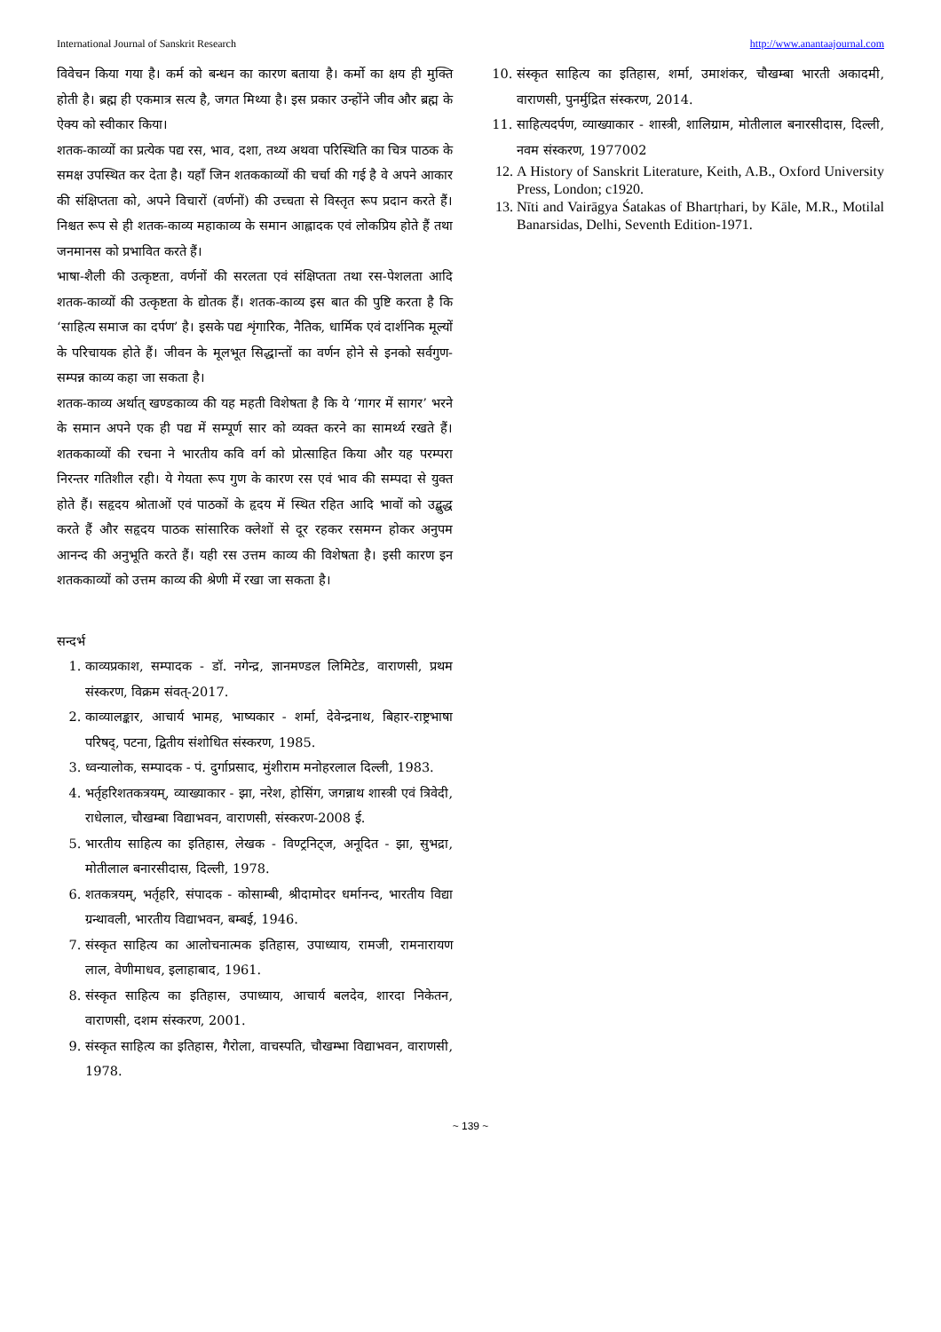International Journal of Sanskrit Research http://www.anantaajournal.com
विवेचन किया गया है। कर्म को बन्धन का कारण बताया है। कर्मो का क्षय ही मुक्ति होती है। ब्रह्म ही एकमात्र सत्य है, जगत मिथ्या है। इस प्रकार उन्होंने जीव और ब्रह्म के ऐक्य को स्वीकार किया।
शतक-काव्यों का प्रत्येक पद्य रस, भाव, दशा, तथ्य अथवा परिस्थिति का चित्र पाठक के समक्ष उपस्थित कर देता है। यहाँ जिन शतककाव्यों की चर्चा की गई है वे अपने आकार की संक्षिप्तता को, अपने विचारों (वर्णनों) की उच्चता से विस्तृत रूप प्रदान करते हैं। निश्चत रूप से ही शतक-काव्य महाकाव्य के समान आह्लादक एवं लोकप्रिय होते हैं तथा जनमानस को प्रभावित करते हैं।
भाषा-शैली की उत्कृष्टता, वर्णनों की सरलता एवं संक्षिप्तता तथा रस-पेशलता आदि शतक-काव्यों की उत्कृष्टता के द्योतक हैं। शतक-काव्य इस बात की पुष्टि करता है कि ‘साहित्य समाज का दर्पण’ है। इसके पद्य शृंगारिक, नैतिक, धार्मिक एवं दार्शनिक मूल्यों के परिचायक होते हैं। जीवन के मूलभूत सिद्धान्तों का वर्णन होने से इनको सर्वगुण-सम्पन्न काव्य कहा जा सकता है।
शतक-काव्य अर्थात् खण्डकाव्य की यह महती विशेषता है कि ये ‘गागर में सागर’ भरने के समान अपने एक ही पद्य में सम्पूर्ण सार को व्यक्त करने का सामर्थ्य रखते हैं। शतककाव्यों की रचना ने भारतीय कवि वर्ग को प्रोत्साहित किया और यह परम्परा निरन्तर गतिशील रही। ये गेयता रूप गुण के कारण रस एवं भाव की सम्पदा से युक्त होते हैं। सहृदय श्रोताओं एवं पाठकों के हृदय में स्थित रहित आदि भावों को उद्बुद्ध करते हैं और सहृदय पाठक सांसारिक क्लेशों से दूर रहकर रसमग्न होकर अनुपम आनन्द की अनुभूति करते हैं। यही रस उत्तम काव्य की विशेषता है। इसी कारण इन शतककाव्यों को उत्तम काव्य की श्रेणी में रखा जा सकता है।
सन्दर्भ
1. काव्यप्रकाश, सम्पादक - डॉ. नगेन्द्र, ज्ञानमण्डल लिमिटेड, वाराणसी, प्रथम संस्करण, विक्रम संवत्-2017.
2. काव्यालङ्कार, आचार्य भामह, भाष्यकार - शर्मा, देवेन्द्रनाथ, बिहार-राष्ट्रभाषा परिषद्, पटना, द्वितीय संशोधित संस्करण, 1985.
3. ध्वन्यालोक, सम्पादक - पं. दुर्गाप्रसाद, मुंशीराम मनोहरलाल दिल्ली, 1983.
4. भर्तृहरिशतकत्रयम्, व्याख्याकार - झा, नरेश, होसिंग, जगन्नाथ शास्त्री एवं त्रिवेदी, राधेलाल, चौखम्बा विद्याभवन, वाराणसी, संस्करण-2008 ई.
5. भारतीय साहित्य का इतिहास, लेखक - विण्ट्रनिट्ज, अनूदित - झा, सुभद्रा, मोतीलाल बनारसीदास, दिल्ली, 1978.
6. शतकत्रयम्, भर्तृहरि, संपादक - कोसाम्बी, श्रीदामोदर धर्मानन्द, भारतीय विद्या ग्रन्थावली, भारतीय विद्याभवन, बम्बई, 1946.
7. संस्कृत साहित्य का आलोचनात्मक इतिहास, उपाध्याय, रामजी, रामनारायण लाल, वेणीमाधव, इलाहाबाद, 1961.
8. संस्कृत साहित्य का इतिहास, उपाध्याय, आचार्य बलदेव, शारदा निकेतन, वाराणसी, दशम संस्करण, 2001.
9. संस्कृत साहित्य का इतिहास, गैरोला, वाचस्पति, चौखम्भा विद्याभवन, वाराणसी, 1978.
10. संस्कृत साहित्य का इतिहास, शर्मा, उमाशंकर, चौखम्बा भारती अकादमी, वाराणसी, पुनर्मुद्रित संस्करण, 2014.
11. साहित्यदर्पण, व्याख्याकार - शास्त्री, शालिग्राम, मोतीलाल बनारसीदास, दिल्ली, नवम संस्करण, 1977002
12. A History of Sanskrit Literature, Keith, A.B., Oxford University Press, London; c1920.
13. Nīti and Vairāgya Śatakas of Bhartṛhari, by Kāle, M.R., Motilal Banarsidas, Delhi, Seventh Edition-1971.
~ 139 ~